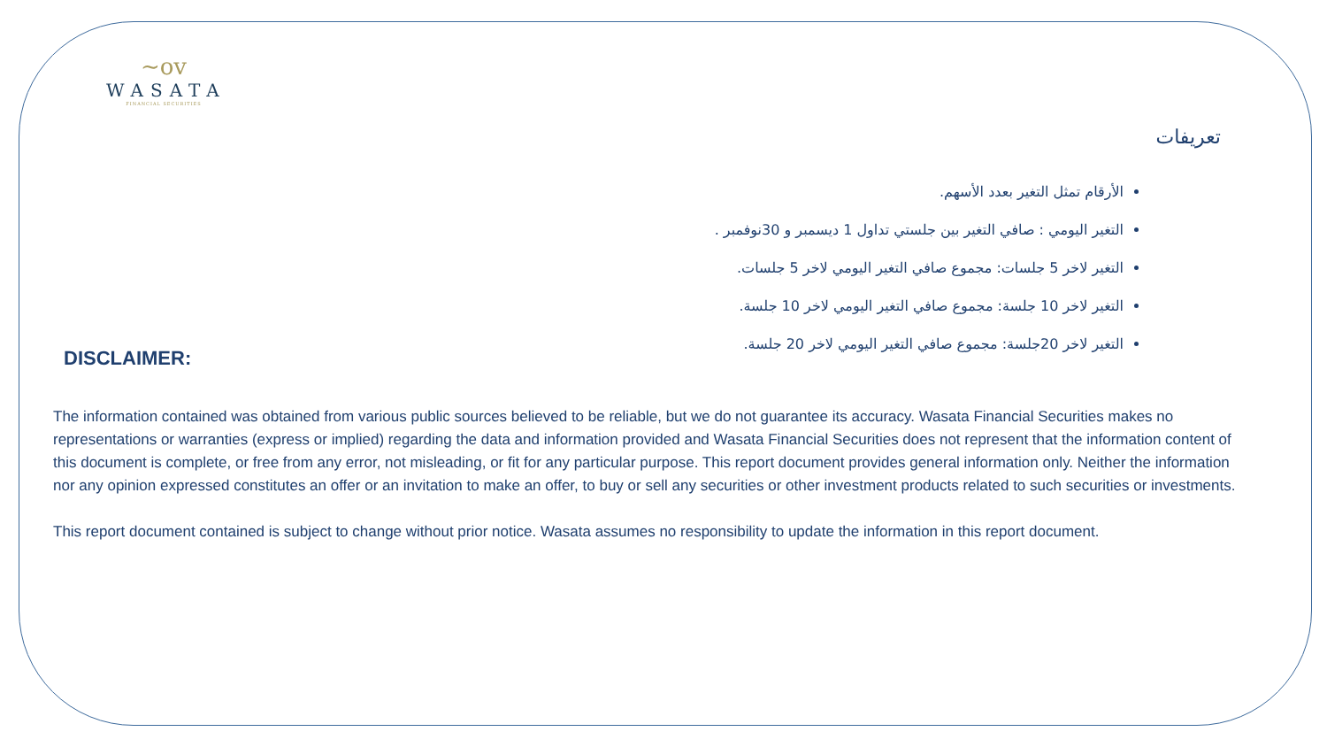~ov
WASATA
FINANCIAL SECURITIES
تعريفات
الأرقام تمثل التغير بعدد الأسهم.
التغير اليومي : صافي التغير بين جلستي تداول 1 ديسمبر و 30نوفمبر .
التغير لاخر 5 جلسات: مجموع صافي التغير اليومي لاخر 5 جلسات.
التغير لاخر 10 جلسة: مجموع صافي التغير اليومي لاخر 10 جلسة.
التغير لاخر 20جلسة: مجموع صافي التغير اليومي لاخر 20 جلسة.
DISCLAIMER:
The information contained was obtained from various public sources believed to be reliable, but we do not guarantee its accuracy. Wasata Financial Securities makes no representations or warranties (express or implied) regarding the data and information provided and Wasata Financial Securities does not represent that the information content of this document is complete, or free from any error, not misleading, or fit for any particular purpose. This report document provides general information only. Neither the information nor any opinion expressed constitutes an offer or an invitation to make an offer, to buy or sell any securities or other investment products related to such securities or investments.
This report document contained is subject to change without prior notice. Wasata assumes no responsibility to update the information in this report document.